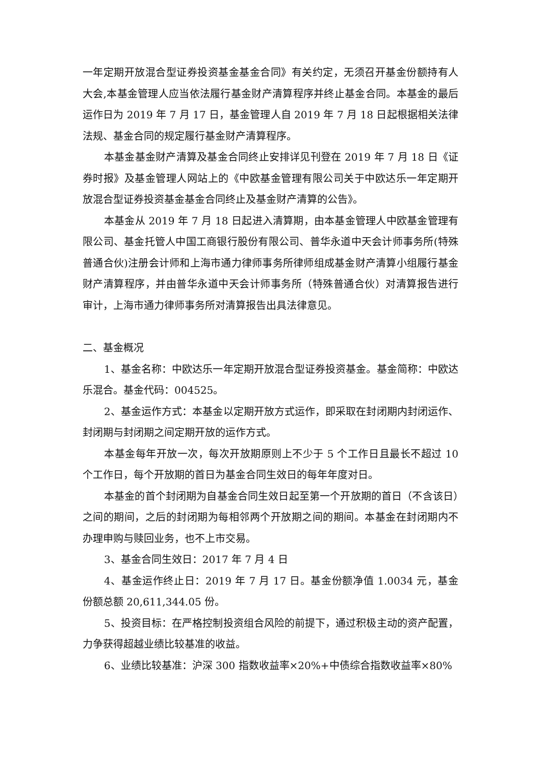一年定期开放混合型证券投资基金基金合同》有关约定，无须召开基金份额持有人大会,本基金管理人应当依法履行基金财产清算程序并终止基金合同。本基金的最后运作日为 2019 年 7 月 17 日，基金管理人自 2019 年 7 月 18 日起根据相关法律法规、基金合同的规定履行基金财产清算程序。
本基金基金财产清算及基金合同终止安排详见刊登在 2019 年 7 月 18 日《证券时报》及基金管理人网站上的《中欧基金管理有限公司关于中欧达乐一年定期开放混合型证券投资基金基金合同终止及基金财产清算的公告》。
本基金从 2019 年 7 月 18 日起进入清算期，由本基金管理人中欧基金管理有限公司、基金托管人中国工商银行股份有限公司、普华永道中天会计师事务所(特殊普通合伙)注册会计师和上海市通力律师事务所律师组成基金财产清算小组履行基金财产清算程序，并由普华永道中天会计师事务所（特殊普通合伙）对清算报告进行审计，上海市通力律师事务所对清算报告出具法律意见。
二、基金概况
1、基金名称：中欧达乐一年定期开放混合型证券投资基金。基金简称：中欧达乐混合。基金代码：004525。
2、基金运作方式：本基金以定期开放方式运作，即采取在封闭期内封闭运作、封闭期与封闭期之间定期开放的运作方式。
本基金每年开放一次，每次开放期原则上不少于 5 个工作日且最长不超过 10 个工作日，每个开放期的首日为基金合同生效日的每年年度对日。
本基金的首个封闭期为自基金合同生效日起至第一个开放期的首日（不含该日）之间的期间，之后的封闭期为每相邻两个开放期之间的期间。本基金在封闭期内不办理申购与赎回业务，也不上市交易。
3、基金合同生效日：2017 年 7 月 4 日
4、基金运作终止日：2019 年 7 月 17 日。基金份额净值 1.0034 元，基金份额总额 20,611,344.05 份。
5、投资目标：在严格控制投资组合风险的前提下，通过积极主动的资产配置，力争获得超越业绩比较基准的收益。
6、业绩比较基准：沪深 300 指数收益率×20%+中债综合指数收益率×80%